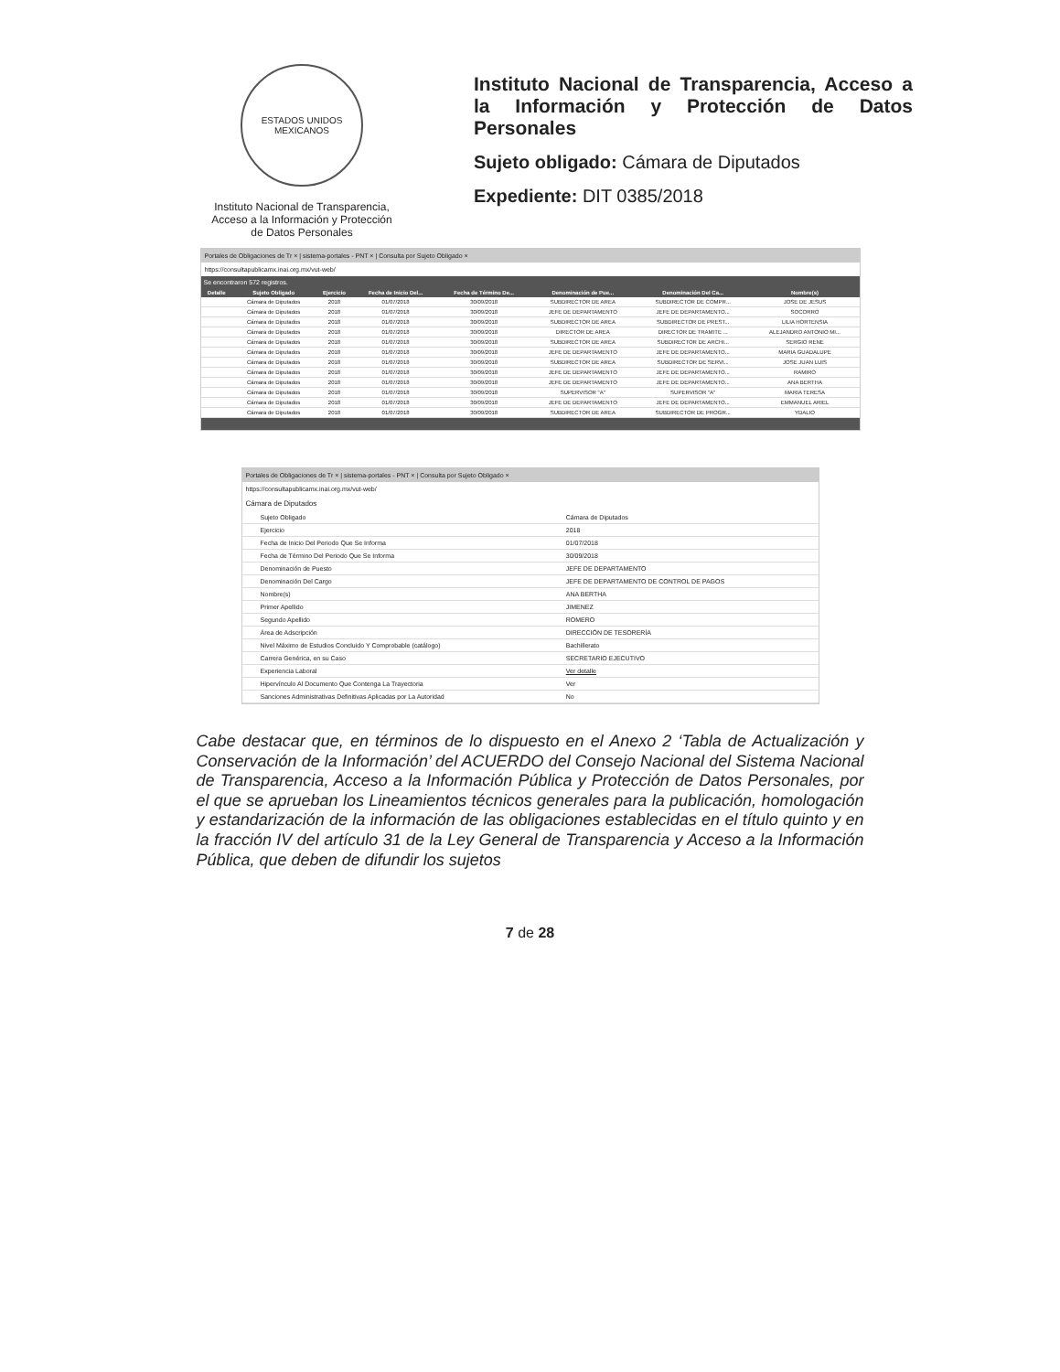ESTADOS UNIDOS MEXICANOS
Instituto Nacional de Transparencia,
Acceso a la Información y Protección
de Datos Personales
Instituto Nacional de Transparencia, Acceso a la Información y Protección de Datos Personales
Sujeto obligado: Cámara de Diputados
Expediente: DIT 0385/2018
Portales de Obligaciones de Tr × | sistema-portales - PNT × | Consulta por Sujeto Obligado ×
https://consultapublicamx.inai.org.mx/vut-web/
Se encontraron 572 registros.
| Detalle | Sujeto Obligado | Ejercicio | Fecha de Inicio Del... | Fecha de Término De... | Denominación de Pue... | Denominación Del Ca... | Nombre(s) |
| --- | --- | --- | --- | --- | --- | --- | --- |
| | Cámara de Diputados | 2018 | 01/07/2018 | 30/09/2018 | SUBDIRECTOR DE AREA | SUBDIRECTOR DE COMPR... | JOSE DE JESUS |
| | Cámara de Diputados | 2018 | 01/07/2018 | 30/09/2018 | JEFE DE DEPARTAMENTO | JEFE DE DEPARTAMENTO... | SOCORRO |
| | Cámara de Diputados | 2018 | 01/07/2018 | 30/09/2018 | SUBDIRECTOR DE AREA | SUBDIRECTOR DE PREST... | LILIA HORTENSIA |
| | Cámara de Diputados | 2018 | 01/07/2018 | 30/09/2018 | DIRECTOR DE AREA | DIRECTOR DE TRAMITE ... | ALEJANDRO ANTONIO MI... |
| | Cámara de Diputados | 2018 | 01/07/2018 | 30/09/2018 | SUBDIRECTOR DE AREA | SUBDIRECTOR DE ARCHI... | SERGIO RENE |
| | Cámara de Diputados | 2018 | 01/07/2018 | 30/09/2018 | JEFE DE DEPARTAMENTO | JEFE DE DEPARTAMENTO... | MARIA GUADALUPE |
| | Cámara de Diputados | 2018 | 01/07/2018 | 30/09/2018 | SUBDIRECTOR DE AREA | SUBDIRECTOR DE SERVI... | JOSE JUAN LUIS |
| | Cámara de Diputados | 2018 | 01/07/2018 | 30/09/2018 | JEFE DE DEPARTAMENTO | JEFE DE DEPARTAMENTO... | RAMIRO |
| | Cámara de Diputados | 2018 | 01/07/2018 | 30/09/2018 | JEFE DE DEPARTAMENTO | JEFE DE DEPARTAMENTO... | ANA BERTHA |
| | Cámara de Diputados | 2018 | 01/07/2018 | 30/09/2018 | SUPERVISOR "A" | SUPERVISOR "A" | MARIA TERESA |
| | Cámara de Diputados | 2018 | 01/07/2018 | 30/09/2018 | JEFE DE DEPARTAMENTO | JEFE DE DEPARTAMENTO... | EMMANUEL ARIEL |
| | Cámara de Diputados | 2018 | 01/07/2018 | 30/09/2018 | SUBDIRECTOR DE AREA | SUBDIRECTOR DE PROGR... | YDALIO |
Portales de Obligaciones de Tr × | sistema-portales - PNT × | Consulta por Sujeto Obligado ×
https://consultapublicamx.inai.org.mx/vut-web/
Cámara de Diputados
| Sujeto Obligado | Cámara de Diputados |
| Ejercicio | 2018 |
| Fecha de Inicio Del Periodo Que Se Informa | 01/07/2018 |
| Fecha de Término Del Periodo Que Se Informa | 30/09/2018 |
| Denominación de Puesto | JEFE DE DEPARTAMENTO |
| Denominación Del Cargo | JEFE DE DEPARTAMENTO DE CONTROL DE PAGOS |
| Nombre(s) | ANA BERTHA |
| Primer Apellido | JIMENEZ |
| Segundo Apellido | ROMERO |
| Área de Adscripción | DIRECCIÓN DE TESORERÍA |
| Nivel Máximo de Estudios Concluido Y Comprobable (catálogo) | Bachillerato |
| Carrera Genérica, en su Caso | SECRETARIO EJECUTIVO |
| Experiencia Laboral | Ver detalle |
| Hipervínculo Al Documento Que Contenga La Trayectoria | Ver |
| Sanciones Administrativas Definitivas Aplicadas por La Autoridad | No |
Cabe destacar que, en términos de lo dispuesto en el Anexo 2 ‘Tabla de Actualización y Conservación de la Información’ del ACUERDO del Consejo Nacional del Sistema Nacional de Transparencia, Acceso a la Información Pública y Protección de Datos Personales, por el que se aprueban los Lineamientos técnicos generales para la publicación, homologación y estandarización de la información de las obligaciones establecidas en el título quinto y en la fracción IV del artículo 31 de la Ley General de Transparencia y Acceso a la Información Pública, que deben de difundir los sujetos
7 de 28